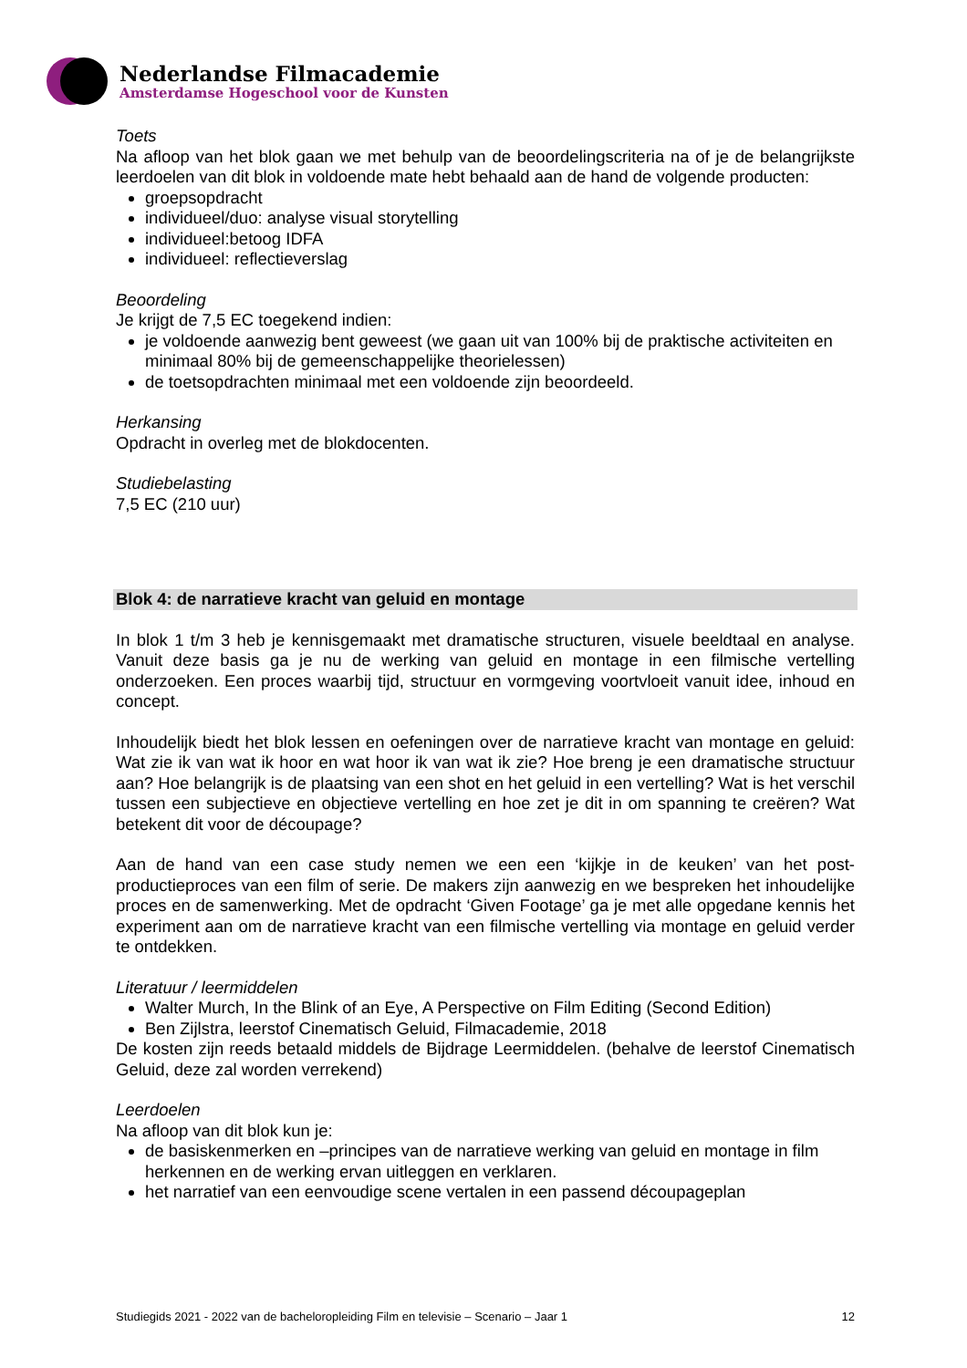Nederlandse Filmacademie
Amsterdamse Hogeschool voor de Kunsten
Toets
Na afloop van het blok gaan we met behulp van de beoordelingscriteria na of je de belangrijkste leerdoelen van dit blok in voldoende mate hebt behaald aan de hand de volgende producten:
groepsopdracht
individueel/duo: analyse visual storytelling
individueel:betoog IDFA
individueel: reflectieverslag
Beoordeling
Je krijgt de 7,5 EC toegekend indien:
je voldoende aanwezig bent geweest (we gaan uit van 100% bij de praktische activiteiten en minimaal 80% bij de gemeenschappelijke theorielessen)
de toetsopdrachten minimaal met een voldoende zijn beoordeeld.
Herkansing
Opdracht in overleg met de blokdocenten.
Studiebelasting
7,5 EC (210 uur)
Blok 4: de narratieve kracht van geluid en montage
In blok 1 t/m 3 heb je kennisgemaakt met dramatische structuren, visuele beeldtaal en analyse. Vanuit deze basis ga je nu de werking van geluid en montage in een filmische vertelling onderzoeken. Een proces waarbij tijd, structuur en vormgeving voortvloeit vanuit idee, inhoud en concept.
Inhoudelijk biedt het blok lessen en oefeningen over de narratieve kracht van montage en geluid: Wat zie ik van wat ik hoor en wat hoor ik van wat ik zie? Hoe breng je een dramatische structuur aan? Hoe belangrijk is de plaatsing van een shot en het geluid in een vertelling? Wat is het verschil tussen een subjectieve en objectieve vertelling en hoe zet je dit in om spanning te creëren? Wat betekent dit voor de découpage?
Aan de hand van een case study nemen we een een ‘kijkje in de keuken’ van het post-productieproces van een film of serie. De makers zijn aanwezig en we bespreken het inhoudelijke proces en de samenwerking. Met de opdracht ‘Given Footage’ ga je met alle opgedane kennis het experiment aan om de narratieve kracht van een filmische vertelling via montage en geluid verder te ontdekken.
Literatuur / leermiddelen
Walter Murch, In the Blink of an Eye, A Perspective on Film Editing (Second Edition)
Ben Zijlstra, leerstof Cinematisch Geluid, Filmacademie, 2018
De kosten zijn reeds betaald middels de Bijdrage Leermiddelen. (behalve de leerstof Cinematisch Geluid, deze zal worden verrekend)
Leerdoelen
Na afloop van dit blok kun je:
de basiskenmerken en –principes van de narratieve werking van geluid en montage in film herkennen en de werking ervan uitleggen en verklaren.
het narratief van een eenvoudige scene vertalen in een passend découpageplan
Studiegids 2021 - 2022 van de bacheloropleiding Film en televisie – Scenario – Jaar 1 12